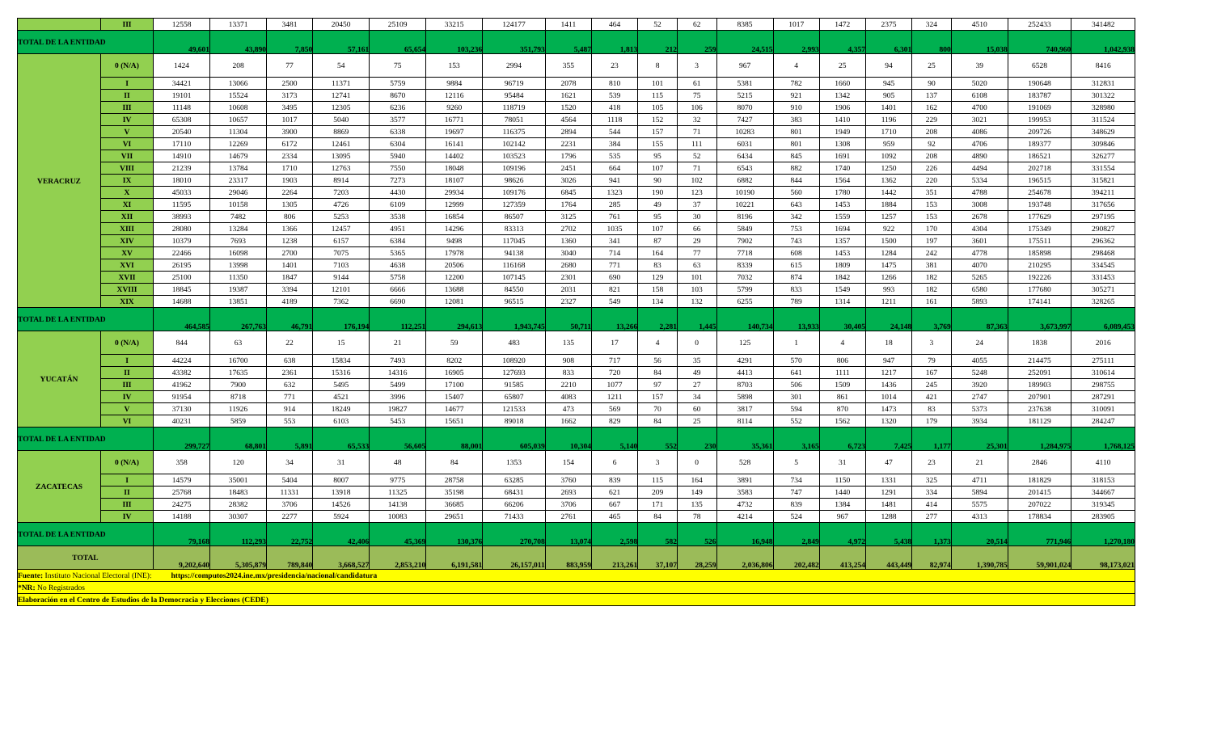| | III | 12558 | 13371 | 3481 | 20450 | 25109 | 33215 | 124177 | 1411 | 464 | 52 | 62 | 8385 | 1017 | 1472 | 2375 | 324 | 4510 | 252433 | 341482 |
| TOTAL DE LA ENTIDAD | | 49,601 | 43,890 | 7,850 | 57,161 | 65,654 | 103,236 | 351,793 | 5,487 | 1,813 | 212 | 259 | 24,515 | 2,993 | 4,357 | 6,301 | 800 | 15,038 | 740,960 | 1,042,938 |
| VERACRUZ | 0 (N/A) | 1424 | 208 | 77 | 54 | 75 | 153 | 2994 | 355 | 23 | 8 | 3 | 967 | 4 | 25 | 94 | 25 | 39 | 6528 | 8416 |
| | I | 34421 | 13066 | 2500 | 11371 | 5759 | 9884 | 96719 | 2078 | 810 | 101 | 61 | 5381 | 782 | 1660 | 945 | 90 | 5020 | 190648 | 312831 |
| | II | 19101 | 15524 | 3173 | 12741 | 8670 | 12116 | 95484 | 1621 | 539 | 115 | 75 | 5215 | 921 | 1342 | 905 | 137 | 6108 | 183787 | 301322 |
| | III | 11148 | 10608 | 3495 | 12305 | 6236 | 9260 | 118719 | 1520 | 418 | 105 | 106 | 8070 | 910 | 1906 | 1401 | 162 | 4700 | 191069 | 328980 |
| | IV | 65308 | 10657 | 1017 | 5040 | 3577 | 16771 | 78051 | 4564 | 1118 | 152 | 32 | 7427 | 383 | 1410 | 1196 | 229 | 3021 | 199953 | 311524 |
| | V | 20540 | 11304 | 3900 | 8869 | 6338 | 19697 | 116375 | 2894 | 544 | 157 | 71 | 10283 | 801 | 1949 | 1710 | 208 | 4086 | 209726 | 348629 |
| | VI | 17110 | 12269 | 6172 | 12461 | 6304 | 16141 | 102142 | 2231 | 384 | 155 | 111 | 6031 | 801 | 1308 | 959 | 92 | 4706 | 189377 | 309846 |
| | VII | 14910 | 14679 | 2334 | 13095 | 5940 | 14402 | 103523 | 1796 | 535 | 95 | 52 | 6434 | 845 | 1691 | 1092 | 208 | 4890 | 186521 | 326277 |
| | VIII | 21239 | 13784 | 1710 | 12763 | 7550 | 18048 | 109196 | 2451 | 664 | 107 | 71 | 6543 | 882 | 1740 | 1250 | 226 | 4494 | 202718 | 331554 |
| | IX | 18010 | 23317 | 1903 | 8914 | 7273 | 18107 | 98626 | 3026 | 941 | 90 | 102 | 6882 | 844 | 1564 | 1362 | 220 | 5334 | 196515 | 315821 |
| | X | 45033 | 29046 | 2264 | 7203 | 4430 | 29934 | 109176 | 6845 | 1323 | 190 | 123 | 10190 | 560 | 1780 | 1442 | 351 | 4788 | 254678 | 394211 |
| | XI | 11595 | 10158 | 1305 | 4726 | 6109 | 12999 | 127359 | 1764 | 285 | 49 | 37 | 10221 | 643 | 1453 | 1884 | 153 | 3008 | 193748 | 317656 |
| | XII | 38993 | 7482 | 806 | 5253 | 3538 | 16854 | 86507 | 3125 | 761 | 95 | 30 | 8196 | 342 | 1559 | 1257 | 153 | 2678 | 177629 | 297195 |
| | XIII | 28080 | 13284 | 1366 | 12457 | 4951 | 14296 | 83313 | 2702 | 1035 | 107 | 66 | 5849 | 753 | 1694 | 922 | 170 | 4304 | 175349 | 290827 |
| | XIV | 10379 | 7693 | 1238 | 6157 | 6384 | 9498 | 117045 | 1360 | 341 | 87 | 29 | 7902 | 743 | 1357 | 1500 | 197 | 3601 | 175511 | 296362 |
| | XV | 22466 | 16098 | 2700 | 7075 | 5365 | 17978 | 94138 | 3040 | 714 | 164 | 77 | 7718 | 608 | 1453 | 1284 | 242 | 4778 | 185898 | 298468 |
| | XVI | 26195 | 13998 | 1401 | 7103 | 4638 | 20506 | 116168 | 2680 | 771 | 83 | 63 | 8339 | 615 | 1809 | 1475 | 381 | 4070 | 210295 | 334545 |
| | XVII | 25100 | 11350 | 1847 | 9144 | 5758 | 12200 | 107145 | 2301 | 690 | 129 | 101 | 7032 | 874 | 1842 | 1266 | 182 | 5265 | 192226 | 331453 |
| | XVIII | 18845 | 19387 | 3394 | 12101 | 6666 | 13688 | 84550 | 2031 | 821 | 158 | 103 | 5799 | 833 | 1549 | 993 | 182 | 6580 | 177680 | 305271 |
| | XIX | 14688 | 13851 | 4189 | 7362 | 6690 | 12081 | 96515 | 2327 | 549 | 134 | 132 | 6255 | 789 | 1314 | 1211 | 161 | 5893 | 174141 | 328265 |
| TOTAL DE LA ENTIDAD | | 464,585 | 267,763 | 46,791 | 176,194 | 112,251 | 294,613 | 1,943,745 | 50,711 | 13,266 | 2,281 | 1,445 | 140,734 | 13,933 | 30,405 | 24,148 | 3,769 | 87,363 | 3,673,997 | 6,089,453 |
| YUCATÁN | 0 (N/A) | 844 | 63 | 22 | 15 | 21 | 59 | 483 | 135 | 17 | 4 | 0 | 125 | 1 | 4 | 18 | 3 | 24 | 1838 | 2016 |
| | I | 44224 | 16700 | 638 | 15834 | 7493 | 8202 | 108920 | 908 | 717 | 56 | 35 | 4291 | 570 | 806 | 947 | 79 | 4055 | 214475 | 275111 |
| | II | 43382 | 17635 | 2361 | 15316 | 14316 | 16905 | 127693 | 833 | 720 | 84 | 49 | 4413 | 641 | 1111 | 1217 | 167 | 5248 | 252091 | 310614 |
| | III | 41962 | 7900 | 632 | 5495 | 5499 | 17100 | 91585 | 2210 | 1077 | 97 | 27 | 8703 | 506 | 1509 | 1436 | 245 | 3920 | 189903 | 298755 |
| | IV | 91954 | 8718 | 771 | 4521 | 3996 | 15407 | 65807 | 4083 | 1211 | 157 | 34 | 5898 | 301 | 861 | 1014 | 421 | 2747 | 207901 | 287291 |
| | V | 37130 | 11926 | 914 | 18249 | 19827 | 14677 | 121533 | 473 | 569 | 70 | 60 | 3817 | 594 | 870 | 1473 | 83 | 5373 | 237638 | 310091 |
| | VI | 40231 | 5859 | 553 | 6103 | 5453 | 15651 | 89018 | 1662 | 829 | 84 | 25 | 8114 | 552 | 1562 | 1320 | 179 | 3934 | 181129 | 284247 |
| TOTAL DE LA ENTIDAD | | 299,727 | 68,801 | 5,891 | 65,533 | 56,605 | 88,001 | 605,039 | 10,304 | 5,140 | 552 | 230 | 35,361 | 3,165 | 6,723 | 7,425 | 1,177 | 25,301 | 1,284,975 | 1,768,125 |
| ZACATECAS | 0 (N/A) | 358 | 120 | 34 | 31 | 48 | 84 | 1353 | 154 | 6 | 3 | 0 | 528 | 5 | 31 | 47 | 23 | 21 | 2846 | 4110 |
| | I | 14579 | 35001 | 5404 | 8007 | 9775 | 28758 | 63285 | 3760 | 839 | 115 | 164 | 3891 | 734 | 1150 | 1331 | 325 | 4711 | 181829 | 318153 |
| | II | 25768 | 18483 | 11331 | 13918 | 11325 | 35198 | 68431 | 2693 | 621 | 209 | 149 | 3583 | 747 | 1440 | 1291 | 334 | 5894 | 201415 | 344667 |
| | III | 24275 | 28382 | 3706 | 14526 | 14138 | 36685 | 66206 | 3706 | 667 | 171 | 135 | 4732 | 839 | 1384 | 1481 | 414 | 5575 | 207022 | 319345 |
| | IV | 14188 | 30307 | 2277 | 5924 | 10083 | 29651 | 71433 | 2761 | 465 | 84 | 78 | 4214 | 524 | 967 | 1288 | 277 | 4313 | 178834 | 283905 |
| TOTAL DE LA ENTIDAD | | 79,168 | 112,293 | 22,752 | 42,406 | 45,369 | 130,376 | 270,708 | 13,074 | 2,598 | 582 | 526 | 16,948 | 2,849 | 4,972 | 5,438 | 1,373 | 20,514 | 771,946 | 1,270,180 |
| TOTAL | | 9,202,640 | 5,305,879 | 789,840 | 3,668,527 | 2,853,210 | 6,191,581 | 26,157,011 | 883,959 | 213,261 | 37,107 | 28,259 | 2,036,806 | 202,482 | 413,254 | 443,449 | 82,974 | 1,390,785 | 59,901,024 | 98,173,021 |
| Fuente: Instituto Nacional Electoral (INE): https://computos2024.ine.mx/presidencia/nacional/candidatura | | | | | | | | | | | | | | | | | | | | |
| *NR: No Registrados | | | | | | | | | | | | | | | | | | | | |
| Elaboración en el Centro de Estudios de la Democracia y Elecciones (CEDE) | | | | | | | | | | | | | | | | | | | | |